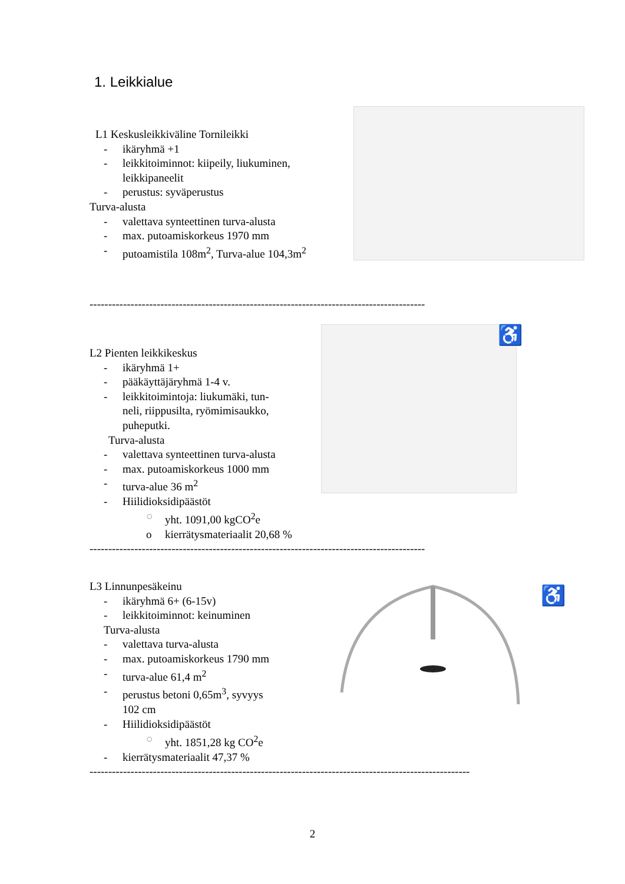1. Leikkialue
L1 Keskusleikkiväline Tornileikki
- ikäryhmä +1
- leikkitoiminnot: kiipeily, liukuminen,
leikkipaneelit
- perustus: syväperustus
Turva-alusta
- valettava synteettinen turva-alusta
- max. putoamiskorkeus 1970 mm
- putoamistila 108m<sup>2</sup>, Turva-alue 104,3m<sup>2</sup>
------------------------------------------------------------------------------------------
L2 Pienten leikkikeskus
- ikäryhmä 1+
- pääkäyttäjäryhmä 1-4 v.
- leikkitoimintoja: liukumäki, tun-
neli, riippusilta, ryömimisaukko,
puheputki.
Turva-alusta
- valettava synteettinen turva-alusta
- max. putoamiskorkeus 1000 mm
- turva-alue 36 m<sup>2</sup>
- Hiilidioksidipäästöt
○ yht. 1091,00 kgCO<sup>2</sup>e
o kierrätysmateriaalit 20,68 %
------------------------------------------------------------------------------------------
♿
L3 Linnunpesäkeinu
- ikäryhmä 6+ (6-15v)
- leikkitoiminnot: keinuminen
Turva-alusta
- valettava turva-alusta
- max. putoamiskorkeus 1790 mm
- turva-alue 61,4 m<sup>2</sup>
- perustus betoni 0,65m<sup>3</sup>, syvyys
102 cm
- Hiilidioksidipäästöt
○ yht. 1851,28 kg CO<sup>2</sup>e
- kierrätysmateriaalit 47,37 %
------------------------------------------------------------------------------------------------------
♿
2